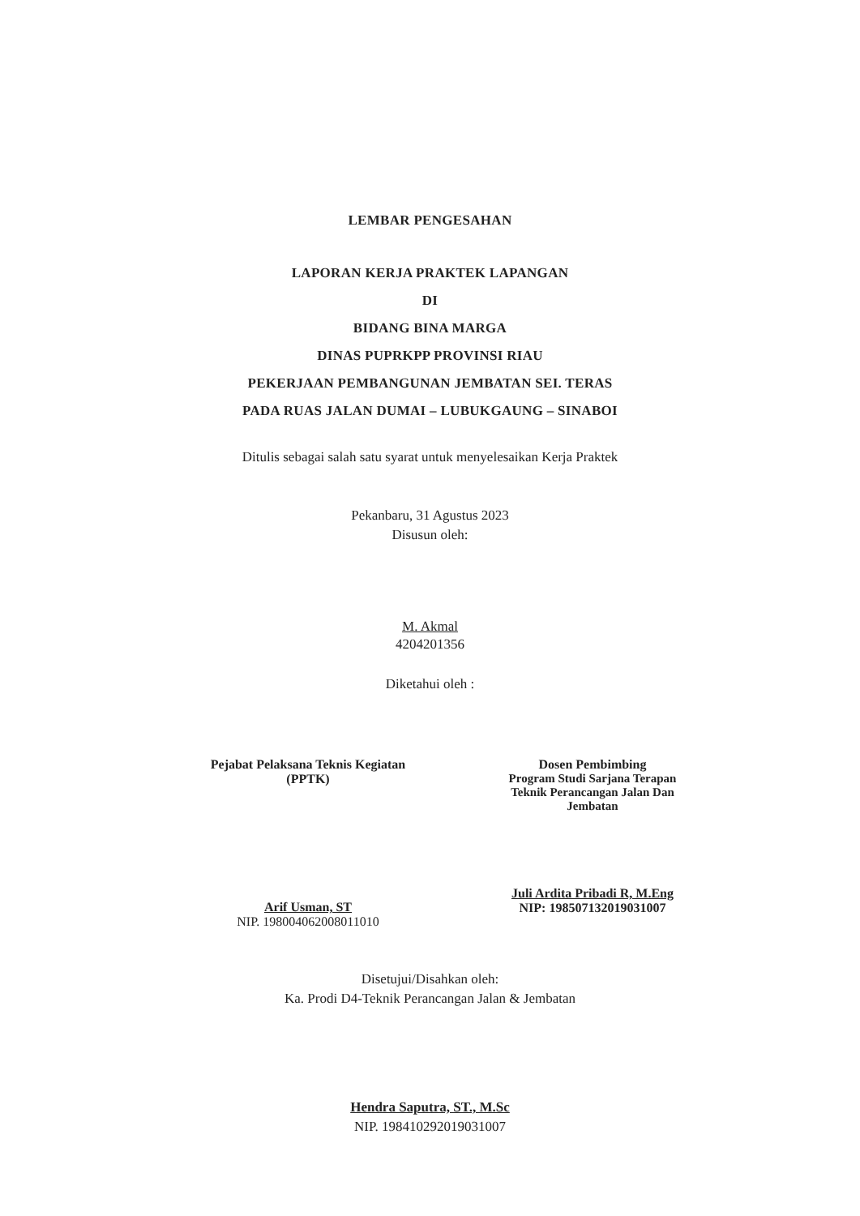LEMBAR PENGESAHAN
LAPORAN KERJA PRAKTEK LAPANGAN
DI
BIDANG BINA MARGA
DINAS PUPRKPP PROVINSI RIAU
PEKERJAAN PEMBANGUNAN JEMBATAN SEI. TERAS
PADA RUAS JALAN DUMAI – LUBUKGAUNG – SINABOI
Ditulis sebagai salah satu syarat untuk menyelesaikan Kerja Praktek
Pekanbaru, 31 Agustus 2023
Disusun oleh:
M. Akmal
4204201356
Diketahui oleh :
Pejabat Pelaksana Teknis Kegiatan
(PPTK)
Arif Usman, ST
NIP. 198004062008011010
Dosen Pembimbing
Program Studi Sarjana Terapan
Teknik Perancangan Jalan Dan
Jembatan
Juli Ardita Pribadi R, M.Eng
NIP: 198507132019031007
Disetujui/Disahkan oleh:
Ka. Prodi D4-Teknik Perancangan Jalan & Jembatan
Hendra Saputra, ST., M.Sc
NIP. 198410292019031007